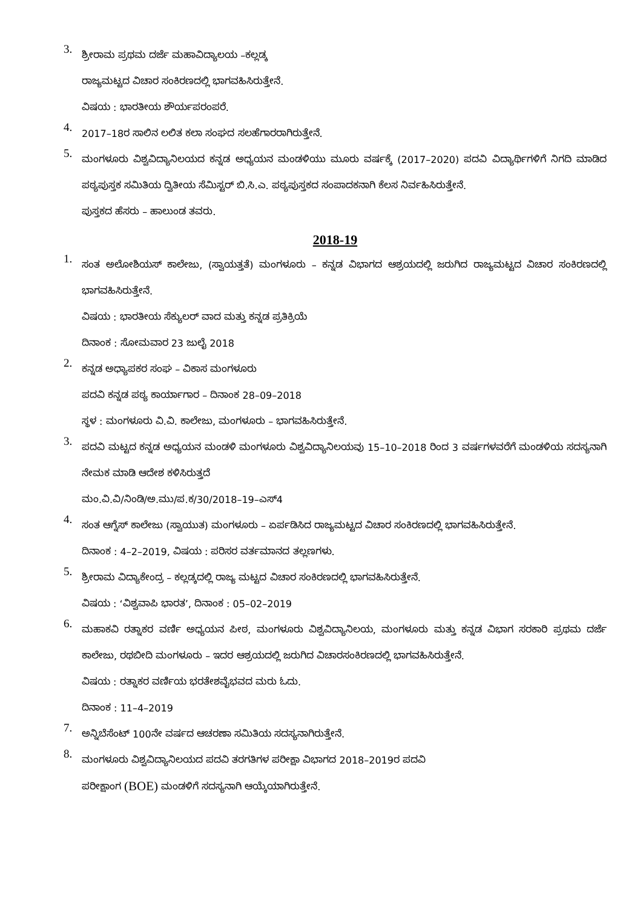3.
ಶ್ರೀರಾಮ ಪ್ರಥಮ ದರ್ಜೆ ಮಹಾವಿದ್ಯಾಲಯ –ಕಲ್ಲಡ್ಕ
ರಾಜ್ಯಮಟ್ಟದ ವಿಚಾರ ಸಂಕಿರಣದಲ್ಲಿ ಭಾಗವಹಿಸಿರುತ್ತೇನೆ.
ವಿಷಯ : ಭಾರತೀಯ ಶೌರ್ಯಪರಂಪರೆ.
4.
2017–18ರ ಸಾಲಿನ ಲಲಿತ ಕಲಾ ಸಂಘದ ಸಲಹೆಗಾರರಾಗಿರುತ್ತೇನೆ.
5.
ಮಂಗಳೂರು ವಿಶ್ವವಿದ್ಯಾನಿಲಯದ ಕನ್ನಡ ಅಧ್ಯಯನ ಮಂಡಳಿಯು ಮೂರು ವರ್ಷಕ್ಕೆ (2017–2020) ಪದವಿ ವಿದ್ಯಾರ್ಥಿಗಳಿಗೆ ನಿಗದಿ ಮಾಡಿದ ಪಠ್ಯಪುಸ್ತಕ ಸಮಿತಿಯ ದ್ವಿತೀಯ ಸೆಮಿಸ್ಟರ್ ಬಿ.ಸಿ.ಎ. ಪಠ್ಯಪುಸ್ತಕದ ಸಂಪಾದಕನಾಗಿ ಕೆಲಸ ನಿರ್ವಹಿಸಿರುತ್ತೇನೆ.
ಪುಸ್ತಕದ ಹೆಸರು – ಹಾಲುಂಡ ತವರು.
2018-19
1.
ಸಂತ ಅಲೋಶಿಯಸ್ ಕಾಲೇಜು, (ಸ್ವಾಯತ್ತತೆ) ಮಂಗಳೂರು – ಕನ್ನಡ ವಿಭಾಗದ ಆಶ್ರಯದಲ್ಲಿ ಜರುಗಿದ ರಾಜ್ಯಮಟ್ಟದ ವಿಚಾರ ಸಂಕಿರಣದಲ್ಲಿ ಭಾಗವಹಿಸಿರುತ್ತೇನೆ.
ವಿಷಯ : ಭಾರತೀಯ ಸೆಕ್ಯುಲರ್ ವಾದ ಮತ್ತು ಕನ್ನಡ ಪ್ರತಿಕ್ರಿಯೆ
ದಿನಾಂಕ : ಸೋಮವಾರ 23 ಜುಲೈ 2018
2.
ಕನ್ನಡ ಅಧ್ಯಾಪಕರ ಸಂಘ – ವಿಕಾಸ ಮಂಗಳೂರು
ಪದವಿ ಕನ್ನಡ ಪಠ್ಯ ಕಾರ್ಯಾಗಾರ – ದಿನಾಂಕ 28–09–2018
ಸ್ಥಳ : ಮಂಗಳೂರು ವಿ.ವಿ. ಕಾಲೇಜು, ಮಂಗಳೂರು – ಭಾಗವಹಿಸಿರುತ್ತೇನೆ.
3.
ಪದವಿ ಮಟ್ಟದ ಕನ್ನಡ ಅಧ್ಯಯನ ಮಂಡಳಿ ಮಂಗಳೂರು ವಿಶ್ವವಿದ್ಯಾನಿಲಯವು 15–10–2018 ರಿಂದ 3 ವರ್ಷಗಳವರೆಗೆ ಮಂಡಳಿಯ ಸದಸ್ಯನಾಗಿ ನೇಮಕ ಮಾಡಿ ಆದೇಶ ಕಳಿಸಿರುತ್ತದೆ
ಮಂ.ವಿ.ವಿ/ನಿಂಡಿ/ಅ.ಮು/ಪ.ಕ/30/2018–19–ಎಸ್4
4.
ಸಂತ ಆಗ್ನೆಸ್ ಕಾಲೇಜು (ಸ್ವಾಯುತ) ಮಂಗಳೂರು – ಏರ್ಪಡಿಸಿದ ರಾಜ್ಯಮಟ್ಟದ ವಿಚಾರ ಸಂಕಿರಣದಲ್ಲಿ ಭಾಗವಹಿಸಿರುತ್ತೇನೆ.
ದಿನಾಂಕ : 4–2–2019, ವಿಷಯ : ಪರಿಸರ ವರ್ತಮಾನದ ತಲ್ಲಣಗಳು.
5.
ಶ್ರೀರಾಮ ವಿದ್ಯಾಕೇಂದ್ರ – ಕಲ್ಲಡ್ಕದಲ್ಲಿ ರಾಜ್ಯ ಮಟ್ಟದ ವಿಚಾರ ಸಂಕಿರಣದಲ್ಲಿ ಭಾಗವಹಿಸಿರುತ್ತೇನೆ.
ವಿಷಯ : ‘ವಿಶ್ವವಾಪಿ ಭಾರತ’, ದಿನಾಂಕ : 05–02–2019
6.
ಮಹಾಕವಿ ರತ್ನಾಕರ ವರ್ಣಿ ಅಧ್ಯಯನ ಪೀಠ, ಮಂಗಳೂರು ವಿಶ್ವವಿದ್ಯಾನಿಲಯ, ಮಂಗಳೂರು ಮತ್ತು ಕನ್ನಡ ವಿಭಾಗ ಸರಕಾರಿ ಪ್ರಥಮ ದರ್ಜೆ ಕಾಲೇಜು, ರಥಬೀದಿ ಮಂಗಳೂರು – ಇದರ ಆಶ್ರಯದಲ್ಲಿ ಜರುಗಿದ ವಿಚಾರಸಂಕಿರಣದಲ್ಲಿ ಭಾಗವಹಿಸಿರುತ್ತೇನೆ.
ವಿಷಯ : ರತ್ನಾಕರ ವರ್ಣಿಯ ಭರತೇಶವೈಭವದ ಮರು ಓದು.
ದಿನಾಂಕ : 11–4–2019
7.
ಅನ್ನಿಬೆಸೆಂಟ್ 100ನೇ ವರ್ಷದ ಆಚರಣಾ ಸಮಿತಿಯ ಸದಸ್ಯನಾಗಿರುತ್ತೇನೆ.
8.
ಮಂಗಳೂರು ವಿಶ್ವವಿದ್ಯಾನಿಲಯದ ಪದವಿ ತರಗತಿಗಳ ಪರೀಕ್ಷಾ ವಿಭಾಗದ 2018–2019ರ ಪದವಿ
ಪರೀಕ್ಷಾಂಗ (BOE) ಮಂಡಳಿಗೆ ಸದಸ್ಯನಾಗಿ ಆಯ್ಕೆಯಾಗಿರುತ್ತೇನೆ.